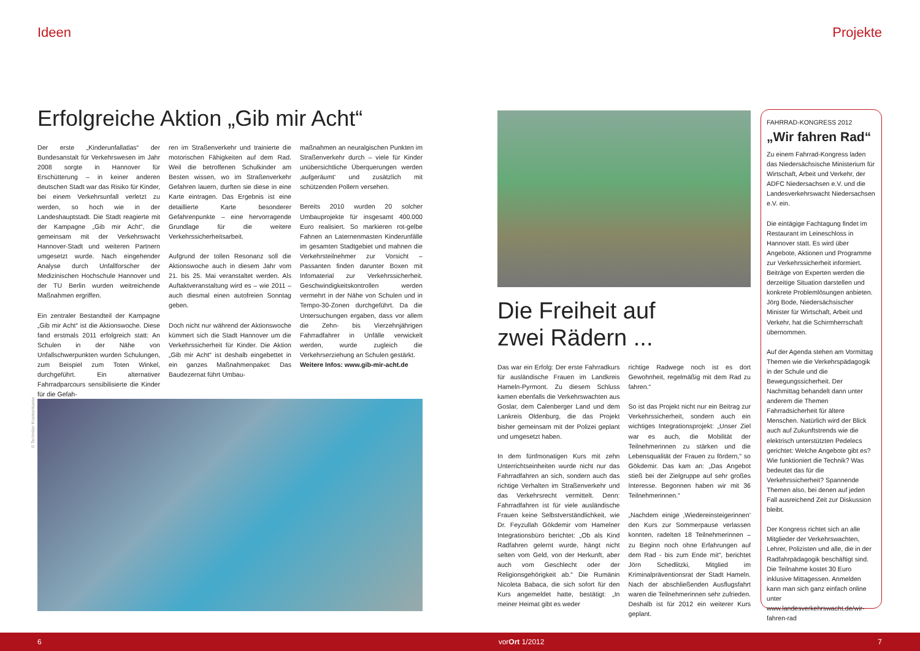Ideen Projekte
Erfolgreiche Aktion „Gib mir Acht“
Der erste „Kinderunfallatlas“ der Bundesanstalt für Verkehrswesen im Jahr 2008 sorgte in Hannover für Erschütterung – in keiner anderen deutschen Stadt war das Risiko für Kinder, bei einem Verkehrsunfall verletzt zu werden, so hoch wie in der Landeshauptstadt. Die Stadt reagierte mit der Kampagne „Gib mir Acht“, die gemeinsam mit der Verkehrswacht Hannover-Stadt und weiteren Partnern umgesetzt wurde. Nach eingehender Analyse durch Unfallforscher der Medizinischen Hochschule Hannover und der TU Berlin wurden weitreichende Maßnahmen ergriffen.
Ein zentraler Bestandteil der Kampagne „Gib mir Acht“ ist die Aktionswoche. Diese fand erstmals 2011 erfolgreich statt: An Schulen in der Nähe von Unfallschwerpunkten wurden Schulungen, zum Beispiel zum Toten Winkel, durchgeführt. Ein alternativer Fahrradparcours sensibilisierte die Kinder für die Gefah-
ren im Straßenverkehr und trainierte die motorischen Fähigkeiten auf dem Rad. Weil die betroffenen Schulkinder am Besten wissen, wo im Straßenverkehr Gefahren lauern, durften sie diese in eine Karte eintragen. Das Ergebnis ist eine detaillierte Karte besonderer Gefahrenpunkte – eine hervorragende Grundlage für die weitere Verkehrssicherheitsarbeit.
Aufgrund der tollen Resonanz soll die Aktionswoche auch in diesem Jahr vom 21. bis 25. Mai veranstaltet werden. Als Auftaktveranstaltung wird es – wie 2011 – auch diesmal einen autofreien Sonntag geben.
Doch nicht nur während der Aktionswoche kümmert sich die Stadt Hannover um die Verkehrssicherheit für Kinder. Die Aktion „Gib mir Acht“ ist deshalb eingebettet in ein ganzes Maßnahmenpaket: Das Baudezernat führt Umbau-
maßnahmen an neuralgischen Punkten im Straßenverkehr durch – viele für Kinder unübersichtliche Überquerungen werden ‚aufgeräumt‘ und zusätzlich mit schützenden Pollern versehen.
Bereits 2010 wurden 20 solcher Umbauprojekte für insgesamt 400.000 Euro realisiert. So markieren rot-gelbe Fahnen an Laternenmasten Kinderunfälle im gesamten Stadtgebiet und mahnen die Verkehrsteilnehmer zur Vorsicht – Passanten finden darunter Boxen mit Infomaterial zur Verkehrssicherheit. Geschwindigkeitskontrollen werden vermehrt in der Nähe von Schulen und in Tempo-30-Zonen durchgeführt. Da die Untersuchungen ergaben, dass vor allem die Zehn- bis Vierzehnjährigen Fahrradfahrer in Unfälle verwickelt werden, wurde zugleich die Verkehrserziehung an Schulen gestärkt.
Weitere Infos: www.gib-mir-acht.de
© Techniker Krankenkasse
Die Freiheit auf
zwei Rädern ...
Das war ein Erfolg: Der erste Fahrradkurs für ausländische Frauen im Landkreis Hameln-Pyrmont. Zu diesem Schluss kamen ebenfalls die Verkehrswachten aus Goslar, dem Calenberger Land und dem Lankreis Oldenburg, die das Projekt bisher gemeinsam mit der Polizei geplant und umgesetzt haben.
In dem fünfmonatigen Kurs mit zehn Unterrichtseinheiten wurde nicht nur das Fahrradfahren an sich, sondern auch das richtige Verhalten im Straßenverkehr und das Verkehrsrecht vermittelt. Denn: Fahrradfahren ist für viele ausländische Frauen keine Selbstverständlichkeit, wie Dr. Feyzullah Gökdemir vom Hamelner Integrationsbüro berichtet: „Ob als Kind Radfahren gelernt wurde, hängt nicht selten vom Geld, von der Herkunft, aber auch vom Geschlecht oder der Religionsgehörigkeit ab.“ Die Rumänin Nicoleta Babaca, die sich sofort für den Kurs angemeldet hatte, bestätigt: „In meiner Heimat gibt es weder
richtige Radwege noch ist es dort Gewohnheit, regelmäßig mit dem Rad zu fahren.“
So ist das Projekt nicht nur ein Beitrag zur Verkehrssicherheit, sondern auch ein wichtiges Integrationsprojekt: „Unser Ziel war es auch, die Mobilität der Teilnehmerinnen zu stärken und die Lebensqualität der Frauen zu fördern,“ so Gökdemir. Das kam an: „Das Angebot stieß bei der Zielgruppe auf sehr großes Interesse. Begonnen haben wir mit 36 Teilnehmerinnen.“
„Nachdem einige ‚Wiedereinsteigerinnen‘ den Kurs zur Sommerpause verlassen konnten, radelten 18 Teilnehmerinnen – zu Beginn noch ohne Erfahrungen auf dem Rad - bis zum Ende mit“, berichtet Jörn Schedlitzki, Mitglied im Kriminalpräventionsrat der Stadt Hameln. Nach der abschließenden Ausflugsfahrt waren die Teilnehmerinnen sehr zufrieden. Deshalb ist für 2012 ein weiterer Kurs geplant.
FAHRRAD-KONGRESS 2012
„Wir fahren Rad“
Zu einem Fahrrad-Kongress laden das Niedersächsische Ministerium für Wirtschaft, Arbeit und Verkehr, der ADFC Niedersachsen e.V. und die Landesverkehrswacht Niedersachsen e.V. ein.
Die eintägige Fachtagung findet im Restaurant im Leineschloss in Hannover statt. Es wird über Angebote, Aktionen und Programme zur Verkehrssicherheit informiert. Beiträge von Experten werden die derzeitige Situation darstellen und konkrete Problemlösungen anbieten. Jörg Bode, Niedersächsischer Minister für Wirtschaft, Arbeit und Verkehr, hat die Schirmherrschaft übernommen.
Auf der Agenda stehen am Vormittag Themen wie die Verkehrspädagogik in der Schule und die Bewegungssicherheit. Der Nachmittag behandelt dann unter anderem die Themen Fahrradsicherheit für ältere Menschen. Natürlich wird der Blick auch auf Zukunftstrends wie die elektrisch unterstützten Pedelecs gerichtet: Welche Angebote gibt es? Wie funktioniert die Technik? Was bedeutet das für die Verkehrssicherheit? Spannende Themen also, bei denen auf jeden Fall ausreichend Zeit zur Diskussion bleibt.
Der Kongress richtet sich an alle Mitglieder der Verkehrswachten, Lehrer, Polizisten und alle, die in der Radfahrpädagogik beschäftigt sind. Die Teilnahme kostet 30 Euro inklusive Mittagessen. Anmelden kann man sich ganz einfach online unter www.landesverkehrswacht.de/wir-fahren-rad
6 vorOrt 1/2012 7